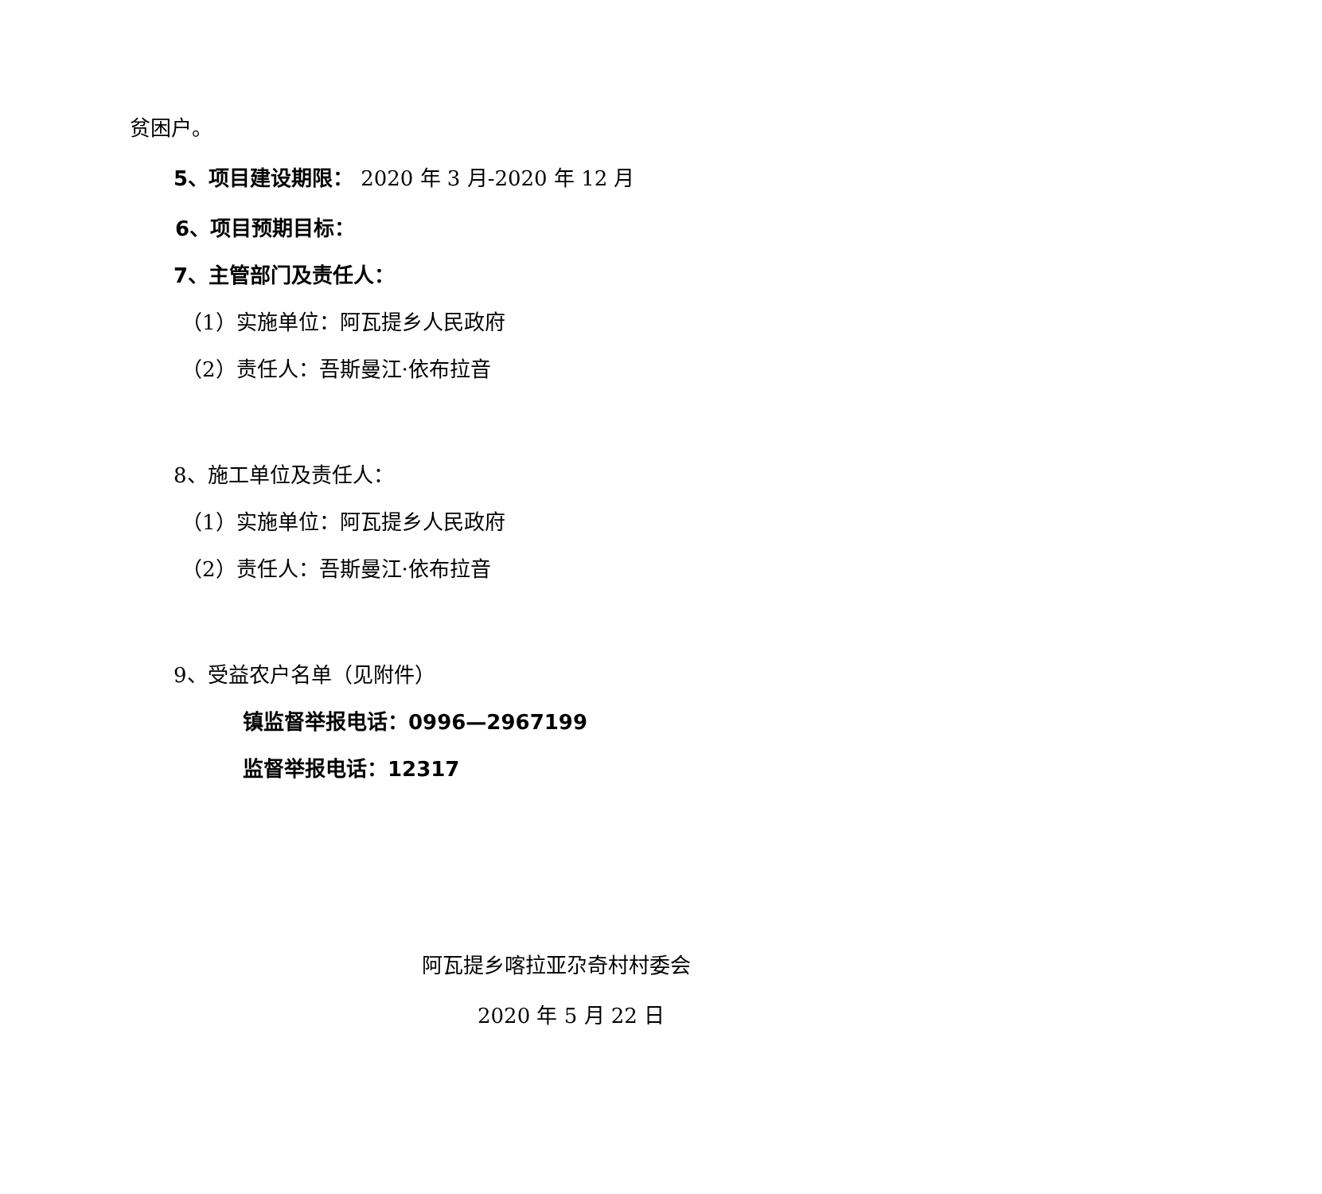贫困户。
5、项目建设期限： 2020 年 3 月-2020 年 12 月
6、项目预期目标：
7、主管部门及责任人：
（1）实施单位：阿瓦提乡人民政府
（2）责任人：吾斯曼江·依布拉音
8、施工单位及责任人：
（1）实施单位：阿瓦提乡人民政府
（2）责任人：吾斯曼江·依布拉音
9、受益农户名单（见附件）
镇监督举报电话：0996—2967199
监督举报电话：12317
阿瓦提乡喀拉亚尕奇村村委会
2020 年 5 月 22 日